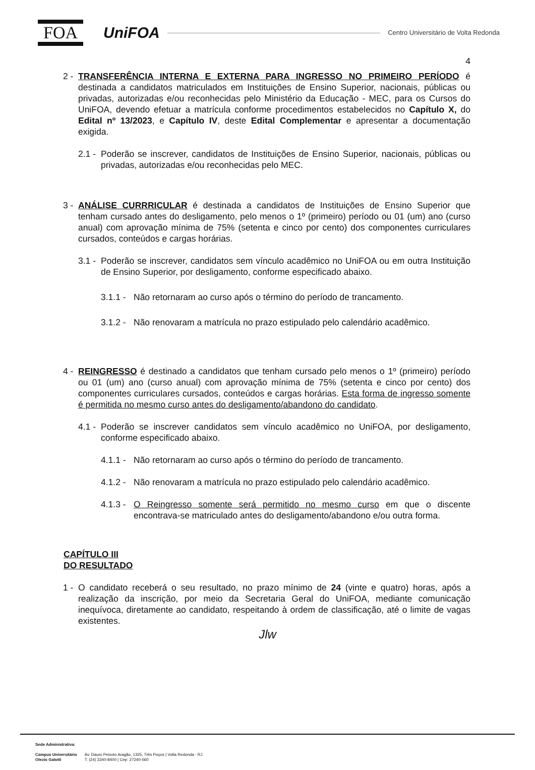FOA
UniFOA
Centro Universitário de Volta Redonda
4
2 - TRANSFERÊNCIA INTERNA E EXTERNA PARA INGRESSO NO PRIMEIRO PERÍODO é destinada a candidatos matriculados em Instituições de Ensino Superior, nacionais, públicas ou privadas, autorizadas e/ou reconhecidas pelo Ministério da Educação - MEC, para os Cursos do UniFOA, devendo efetuar a matrícula conforme procedimentos estabelecidos no Capítulo X, do Edital nº 13/2023, e Capítulo IV, deste Edital Complementar e apresentar a documentação exigida.
2.1 - Poderão se inscrever, candidatos de Instituições de Ensino Superior, nacionais, públicas ou privadas, autorizadas e/ou reconhecidas pelo MEC.
3 - ANÁLISE CURRRICULAR é destinada a candidatos de Instituições de Ensino Superior que tenham cursado antes do desligamento, pelo menos o 1º (primeiro) período ou 01 (um) ano (curso anual) com aprovação mínima de 75% (setenta e cinco por cento) dos componentes curriculares cursados, conteúdos e cargas horárias.
3.1 - Poderão se inscrever, candidatos sem vínculo acadêmico no UniFOA ou em outra Instituição de Ensino Superior, por desligamento, conforme especificado abaixo.
3.1.1 - Não retornaram ao curso após o término do período de trancamento.
3.1.2 - Não renovaram a matrícula no prazo estipulado pelo calendário acadêmico.
4 - REINGRESSO é destinado a candidatos que tenham cursado pelo menos o 1º (primeiro) período ou 01 (um) ano (curso anual) com aprovação mínima de 75% (setenta e cinco por cento) dos componentes curriculares cursados, conteúdos e cargas horárias. Esta forma de ingresso somente é permitida no mesmo curso antes do desligamento/abandono do candidato.
4.1 - Poderão se inscrever candidatos sem vínculo acadêmico no UniFOA, por desligamento, conforme especificado abaixo.
4.1.1 - Não retornaram ao curso após o término do período de trancamento.
4.1.2 - Não renovaram a matrícula no prazo estipulado pelo calendário acadêmico.
4.1.3 - O Reingresso somente será permitido no mesmo curso em que o discente encontrava-se matriculado antes do desligamento/abandono e/ou outra forma.
CAPÍTULO III
DO RESULTADO
1 - O candidato receberá o seu resultado, no prazo mínimo de 24 (vinte e quatro) horas, após a realização da inscrição, por meio da Secretaria Geral do UniFOA, mediante comunicação inequívoca, diretamente ao candidato, respeitando à ordem de classificação, até o limite de vagas existentes.
Jlw
Sede Administrativa:
Campus Universitário
Olezio Galotti
Av. Dauro Peixoto Aragão, 1325, Três Poços | Volta Redonda - RJ
T: (24) 3340-8400 | Cep: 27240-560